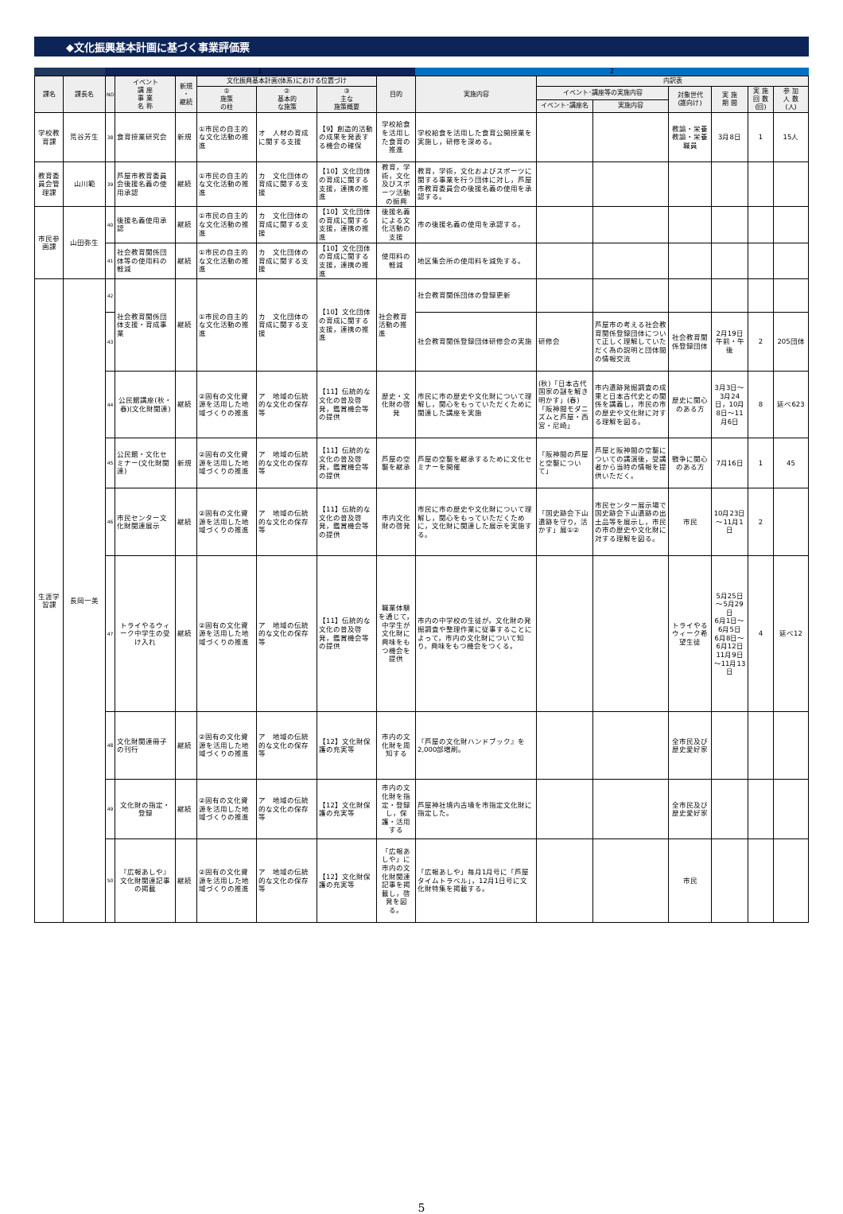◆文化振興基本計画に基づく事業評価票
1 2
| 課名 | 課長名 | NO | イベント 講 座 事 業 名 称 | 新規 ・ 継続 | 文化振興基本計画(体系)における位置づけ | | | 目的 | 実施内容 | 内訳表 | | | | | |
| --- | --- | --- | --- | --- | --- | --- | --- | --- | --- | --- | --- | --- | --- | --- | --- |
| | | | | | ① 施策 の柱 | ② 基本的 な施策 | ③ 主な 施策概要 | | | イベント･講座等の実施内容 | | 対象世代 (誰向け) | 実 施 期 間 | 実 施 回 数 (回) | 参 加 人 数 (人) |
| | | | | | | | | | | イベント･講座名 | 実施内容 | | | | |
| 学校教育課 | 荒谷芳生 | 38 | 食育授業研究会 | 新規 | ①市民の自主的な文化活動の推進 | オ 人材の育成に関する支援 | 【9】創造的活動の成果を発表する機会の確保 | 学校給食を活用した食育の推進 | 学校給食を活用した食育公開授業を実施し，研修を深める。 | | | 教諭・栄養教諭・栄養職員 | 3月8日 | 1 | 15人 |
| 教育委員会管理課 | 山川範 | 39 | 芦屋市教育委員会後援名義の使用承認 | 継続 | ①市民の自主的な文化活動の推進 | カ 文化団体の育成に関する支援 | 【10】文化団体の育成に関する支援，連携の推進 | 教育，学術，文化及びスポーツ活動の振興 | 教育，学術，文化およびスポーツに関する事業を行う団体に対し，芦屋市教育委員会の後援名義の使用を承認する。 | | | | | | |
| 市民参画課 | 山田弥生 | 40 | 後援名義使用承認 | 継続 | ①市民の自主的な文化活動の推進 | カ 文化団体の育成に関する支援 | 【10】文化団体の育成に関する支援，連携の推進 | 後援名義による文化活動の支援 | 市の後援名義の使用を承認する。 | | | | | | |
| | | 41 | 社会教育関係団体等の使用料の軽減 | 継続 | ①市民の自主的な文化活動の推進 | カ 文化団体の育成に関する支援 | 【10】文化団体の育成に関する支援，連携の推進 | 使用料の軽減 | 地区集会所の使用料を減免する。 | | | | | | |
| 生涯学習課 | 長岡一美 | 42 | 社会教育関係団体支援・育成事業 | 継続 | ①市民の自主的な文化活動の推進 | カ 文化団体の育成に関する支援 | 【10】文化団体の育成に関する支援，連携の推進 | 社会教育活動の推進 | 社会教育関係団体の登録更新 | | | | | | |
| | | 43 | | | | | | | 社会教育関係登録団体研修会の実施 | 研修会 | 芦屋市の考える社会教育関係登録団体について正しく理解していただく為の説明と団体間の情報交流 | 社会教育関係登録団体 | 2月19日午前・午後 | 2 | 205団体 |
| | | 44 | 公民館講座(秋・春)(文化財関連) | 継続 | ②固有の文化資源を活用した地域づくりの推進 | ア 地域の伝統的な文化の保存等 | 【11】伝統的な文化の普及啓発，鑑賞機会等の提供 | 歴史・文化財の啓発 | 市民に市の歴史や文化財について理解し，関心をもっていただくために関連した講座を実施 | (秋)「日本古代国家の謎を解き明かす」(春)「阪神間モダニズムと芦屋・西宮・尼崎」 | 市内遺跡発掘調査の成果と日本古代史との関係を講義し，市民の市の歴史や文化財に対する理解を図る。 | 歴史に関心のある方 | 3月3日～3月24日，10月8日～11月6日 | 8 | 延べ623 |
| | | 45 | 公民館・文化セミナー(文化財関連) | 新規 | ②固有の文化資源を活用した地域づくりの推進 | ア 地域の伝統的な文化の保存等 | 【11】伝統的な文化の普及啓発，鑑賞機会等の提供 | 芦屋の空襲を継承 | 芦屋の空襲を継承するために文化セミナーを開催 | 「阪神間の芦屋と空襲について」 | 芦屋と阪神間の空襲についての講演後，受講者から当時の情報を提供いただく。 | 戦争に関心のある方 | 7月16日 | 1 | 45 |
| | | 46 | 市民センター文化財関連展示 | 継続 | ②固有の文化資源を活用した地域づくりの推進 | ア 地域の伝統的な文化の保存等 | 【11】伝統的な文化の普及啓発，鑑賞機会等の提供 | 市内文化財の啓発 | 市民に市の歴史や文化財について理解し，関心をもっていただくために，文化財に関連した展示を実施する。 | 「国史跡会下山遺跡を守り，活かす」展①② | 市民センター展示場で国史跡会下山遺跡の出土品等を展示し，市民の市の歴史や文化財に対する理解を図る。 | 市民 | 10月23日～11月1日 | 2 | |
| | | 47 | トライやるウィーク中学生の受け入れ | 継続 | ②固有の文化資源を活用した地域づくりの推進 | ア 地域の伝統的な文化の保存等 | 【11】伝統的な文化の普及啓発，鑑賞機会等の提供 | 職業体験を通じて，中学生が文化財に興味をもつ機会を提供 | 市内の中学校の生徒が，文化財の発掘調査や整理作業に従事することによって，市内の文化財について知り，興味をもつ機会をつくる。 | | | トライやるウィーク希望生徒 | 5月25日～5月29日 6月1日～6月5日 6月8日～6月12日 11月9日～11月13日 | 4 | 延べ12 |
| | | 48 | 文化財関連冊子の刊行 | 継続 | ②固有の文化資源を活用した地域づくりの推進 | ア 地域の伝統的な文化の保存等 | 【12】文化財保護の充実等 | 市内の文化財を周知する | 『芦屋の文化財ハンドブック』を2,000部増刷。 | | | 全市民及び歴史愛好家 | | | |
| | | 49 | 文化財の指定・登録 | 継続 | ②固有の文化資源を活用した地域づくりの推進 | ア 地域の伝統的な文化の保存等 | 【12】文化財保護の充実等 | 市内の文化財を指定・登録し，保護・活用する | 芦屋神社境内古墳を市指定文化財に指定した。 | | | 全市民及び歴史愛好家 | | | |
| | | 50 | 『広報あしや』文化財関連記事の掲載 | 継続 | ②固有の文化資源を活用した地域づくりの推進 | ア 地域の伝統的な文化の保存等 | 【12】文化財保護の充実等 | 「広報あしや」に市内の文化財関連記事を掲載し，啓発を図る。 | 「広報あしや」毎月1月号に「芦屋タイムトラベル」，12月1日号に文化財特集を掲載する。 | | | 市民 | | | |
5